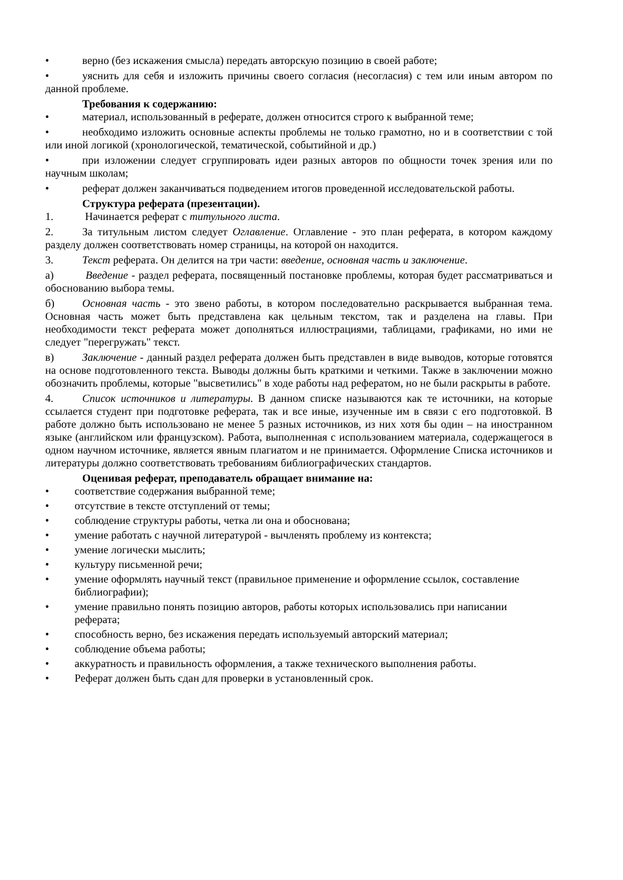• верно (без искажения смысла) передать авторскую позицию в своей работе;
• уяснить для себя и изложить причины своего согласия (несогласия) с тем или иным автором по данной проблеме.
Требования к содержанию:
• материал, использованный в реферате, должен относится строго к выбранной теме;
• необходимо изложить основные аспекты проблемы не только грамотно, но и в соответствии с той или иной логикой (хронологической, тематической, событийной и др.)
• при изложении следует сгруппировать идеи разных авторов по общности точек зрения или по научным школам;
• реферат должен заканчиваться подведением итогов проведенной исследовательской работы.
Структура реферата (презентации).
1. Начинается реферат с титульного листа.
2. За титульным листом следует Оглавление. Оглавление - это план реферата, в котором каждому разделу должен соответствовать номер страницы, на которой он находится.
3. Текст реферата. Он делится на три части: введение, основная часть и заключение.
а) Введение - раздел реферата, посвященный постановке проблемы, которая будет рассматриваться и обоснованию выбора темы.
б) Основная часть - это звено работы, в котором последовательно раскрывается выбранная тема. Основная часть может быть представлена как цельным текстом, так и разделена на главы. При необходимости текст реферата может дополняться иллюстрациями, таблицами, графиками, но ими не следует "перегружать" текст.
в) Заключение - данный раздел реферата должен быть представлен в виде выводов, которые готовятся на основе подготовленного текста. Выводы должны быть краткими и четкими. Также в заключении можно обозначить проблемы, которые "высветились" в ходе работы над рефератом, но не были раскрыты в работе.
4. Список источников и литературы. В данном списке называются как те источники, на которые ссылается студент при подготовке реферата, так и все иные, изученные им в связи с его подготовкой. В работе должно быть использовано не менее 5 разных источников, из них хотя бы один – на иностранном языке (английском или французском). Работа, выполненная с использованием материала, содержащегося в одном научном источнике, является явным плагиатом и не принимается. Оформление Списка источников и литературы должно соответствовать требованиям библиографических стандартов.
Оценивая реферат, преподаватель обращает внимание на:
• соответствие содержания выбранной теме;
• отсутствие в тексте отступлений от темы;
• соблюдение структуры работы, четка ли она и обоснована;
• умение работать с научной литературой - вычленять проблему из контекста;
• умение логически мыслить;
• культуру письменной речи;
• умение оформлять научный текст (правильное применение и оформление ссылок, составление библиографии);
• умение правильно понять позицию авторов, работы которых использовались при написании реферата;
• способность верно, без искажения передать используемый авторский материал;
• соблюдение объема работы;
• аккуратность и правильность оформления, а также технического выполнения работы.
• Реферат должен быть сдан для проверки в установленный срок.